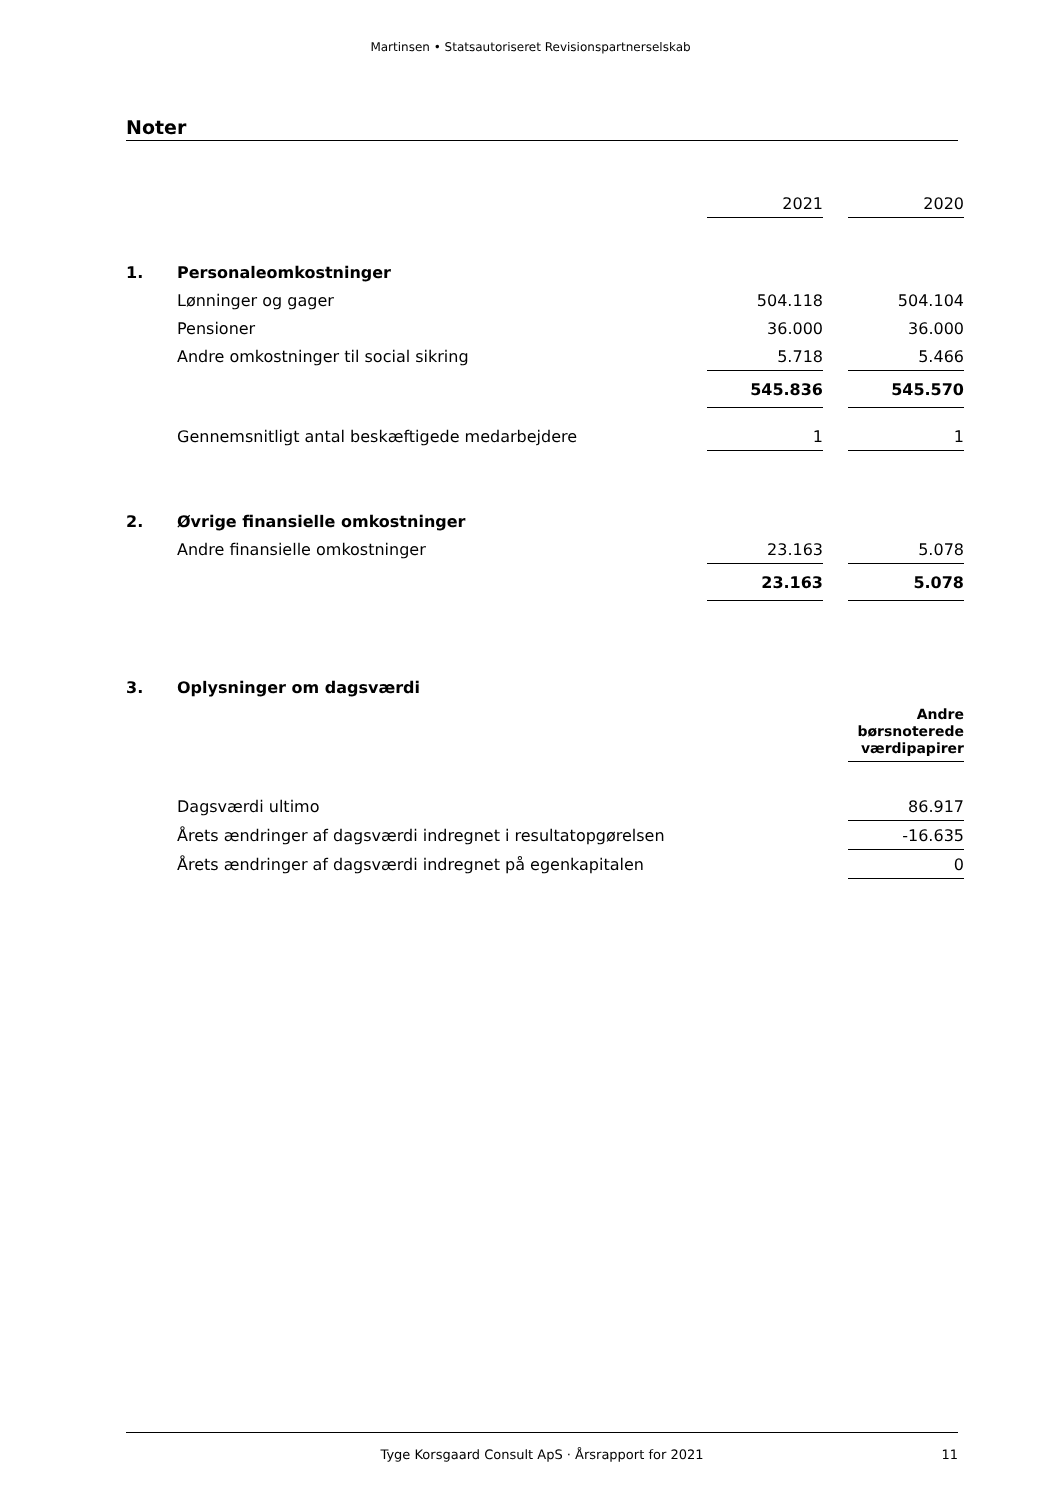Martinsen • Statsautoriseret Revisionspartnerselskab
Noter
| | | 2021 | | 2020 |
| 1. | Personaleomkostninger | | | |
| | Lønninger og gager | 504.118 | | 504.104 |
| | Pensioner | 36.000 | | 36.000 |
| | Andre omkostninger til social sikring | 5.718 | | 5.466 |
| | | 545.836 | | 545.570 |
| | Gennemsnitligt antal beskæftigede medarbejdere | 1 | | 1 |
| 2. | Øvrige finansielle omkostninger | | | |
| | Andre finansielle omkostninger | 23.163 | | 5.078 |
| | | 23.163 | | 5.078 |
| 3. | Oplysninger om dagsværdi | | | |
| | | | | Andre børsnoterede værdipapirer |
| | Dagsværdi ultimo | | | 86.917 |
| | Årets ændringer af dagsværdi indregnet i resultatopgørelsen | | | -16.635 |
| | Årets ændringer af dagsværdi indregnet på egenkapitalen | | | 0 |
Tyge Korsgaard Consult ApS · Årsrapport for 2021 11